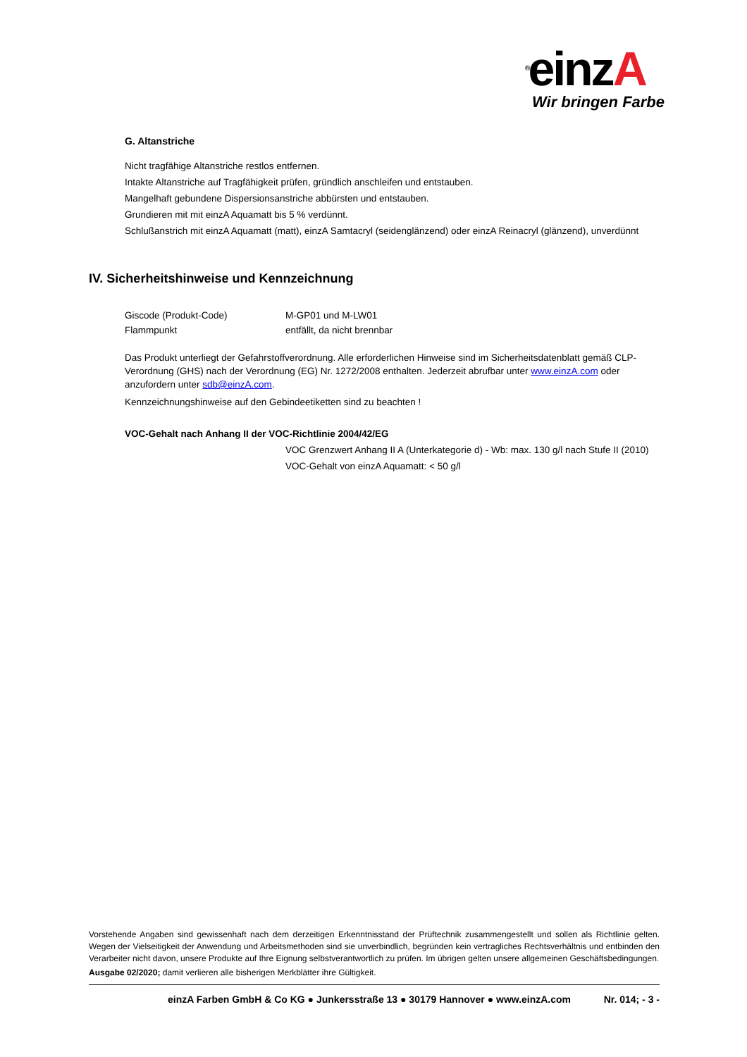<sup>®</sup>einzA
Wir bringen Farbe
G. Altanstriche
Nicht tragfähige Altanstriche restlos entfernen.
Intakte Altanstriche auf Tragfähigkeit prüfen, gründlich anschleifen und entstauben.
Mangelhaft gebundene Dispersionsanstriche abbürsten und entstauben.
Grundieren mit mit einzA Aquamatt bis 5 % verdünnt.
Schlußanstrich mit einzA Aquamatt (matt), einzA Samtacryl (seidenglänzend) oder einzA Reinacryl (glänzend), unverdünnt
IV. Sicherheitshinweise und Kennzeichnung
Giscode (Produkt-Code) M-GP01 und M-LW01
Flammpunkt entfällt, da nicht brennbar
Das Produkt unterliegt der Gefahrstoffverordnung. Alle erforderlichen Hinweise sind im Sicherheitsdatenblatt gemäß CLP-Verordnung (GHS) nach der Verordnung (EG) Nr. 1272/2008 enthalten. Jederzeit abrufbar unter www.einzA.com oder anzufordern unter sdb@einzA.com.
Kennzeichnungshinweise auf den Gebindeetiketten sind zu beachten !
VOC-Gehalt nach Anhang II der VOC-Richtlinie 2004/42/EG
VOC Grenzwert Anhang II A (Unterkategorie d) - Wb: max. 130 g/l nach Stufe II (2010)
VOC-Gehalt von einzA Aquamatt: < 50 g/l
Vorstehende Angaben sind gewissenhaft nach dem derzeitigen Erkenntnisstand der Prüftechnik zusammengestellt und sollen als Richtlinie gelten. Wegen der Vielseitigkeit der Anwendung und Arbeitsmethoden sind sie unverbindlich, begründen kein vertragliches Rechtsverhältnis und entbinden den Verarbeiter nicht davon, unsere Produkte auf Ihre Eignung selbstverantwortlich zu prüfen. Im übrigen gelten unsere allgemeinen Geschäftsbedingungen.
Ausgabe 02/2020; damit verlieren alle bisherigen Merkblätter ihre Gültigkeit.
einzA Farben GmbH & Co KG ● Junkersstraße 13 ● 30179 Hannover ● www.einzA.com
Nr. 014; - 3 -